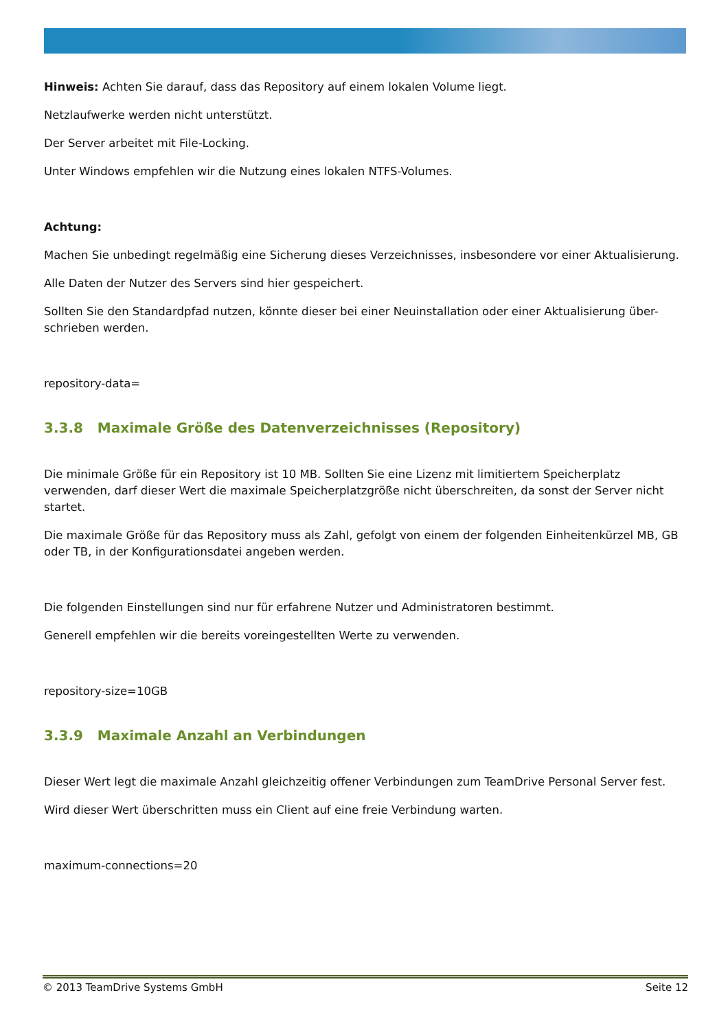Hinweis: Achten Sie darauf, dass das Repository auf einem lokalen Volume liegt.
Netzlaufwerke werden nicht unterstützt.
Der Server arbeitet mit File-Locking.
Unter Windows empfehlen wir die Nutzung eines lokalen NTFS-Volumes.
Achtung:
Machen Sie unbedingt regelmäßig eine Sicherung dieses Verzeichnisses, insbesondere vor einer Aktualisierung.
Alle Daten der Nutzer des Servers sind hier gespeichert.
Sollten Sie den Standardpfad nutzen, könnte dieser bei einer Neuinstallation oder einer Aktualisierung über-schrieben werden.
repository-data=
3.3.8 Maximale Größe des Datenverzeichnisses (Repository)
Die minimale Größe für ein Repository ist 10 MB. Sollten Sie eine Lizenz mit limitiertem Speicherplatz verwenden, darf dieser Wert die maximale Speicherplatzgröße nicht überschreiten, da sonst der Server nicht startet.
Die maximale Größe für das Repository muss als Zahl, gefolgt von einem der folgenden Einheitenkürzel MB, GB oder TB, in der Konfigurationsdatei angeben werden.
Die folgenden Einstellungen sind nur für erfahrene Nutzer und Administratoren bestimmt.
Generell empfehlen wir die bereits voreingestellten Werte zu verwenden.
repository-size=10GB
3.3.9 Maximale Anzahl an Verbindungen
Dieser Wert legt die maximale Anzahl gleichzeitig offener Verbindungen zum TeamDrive Personal Server fest.
Wird dieser Wert überschritten muss ein Client auf eine freie Verbindung warten.
maximum-connections=20
© 2013 TeamDrive Systems GmbH Seite 12